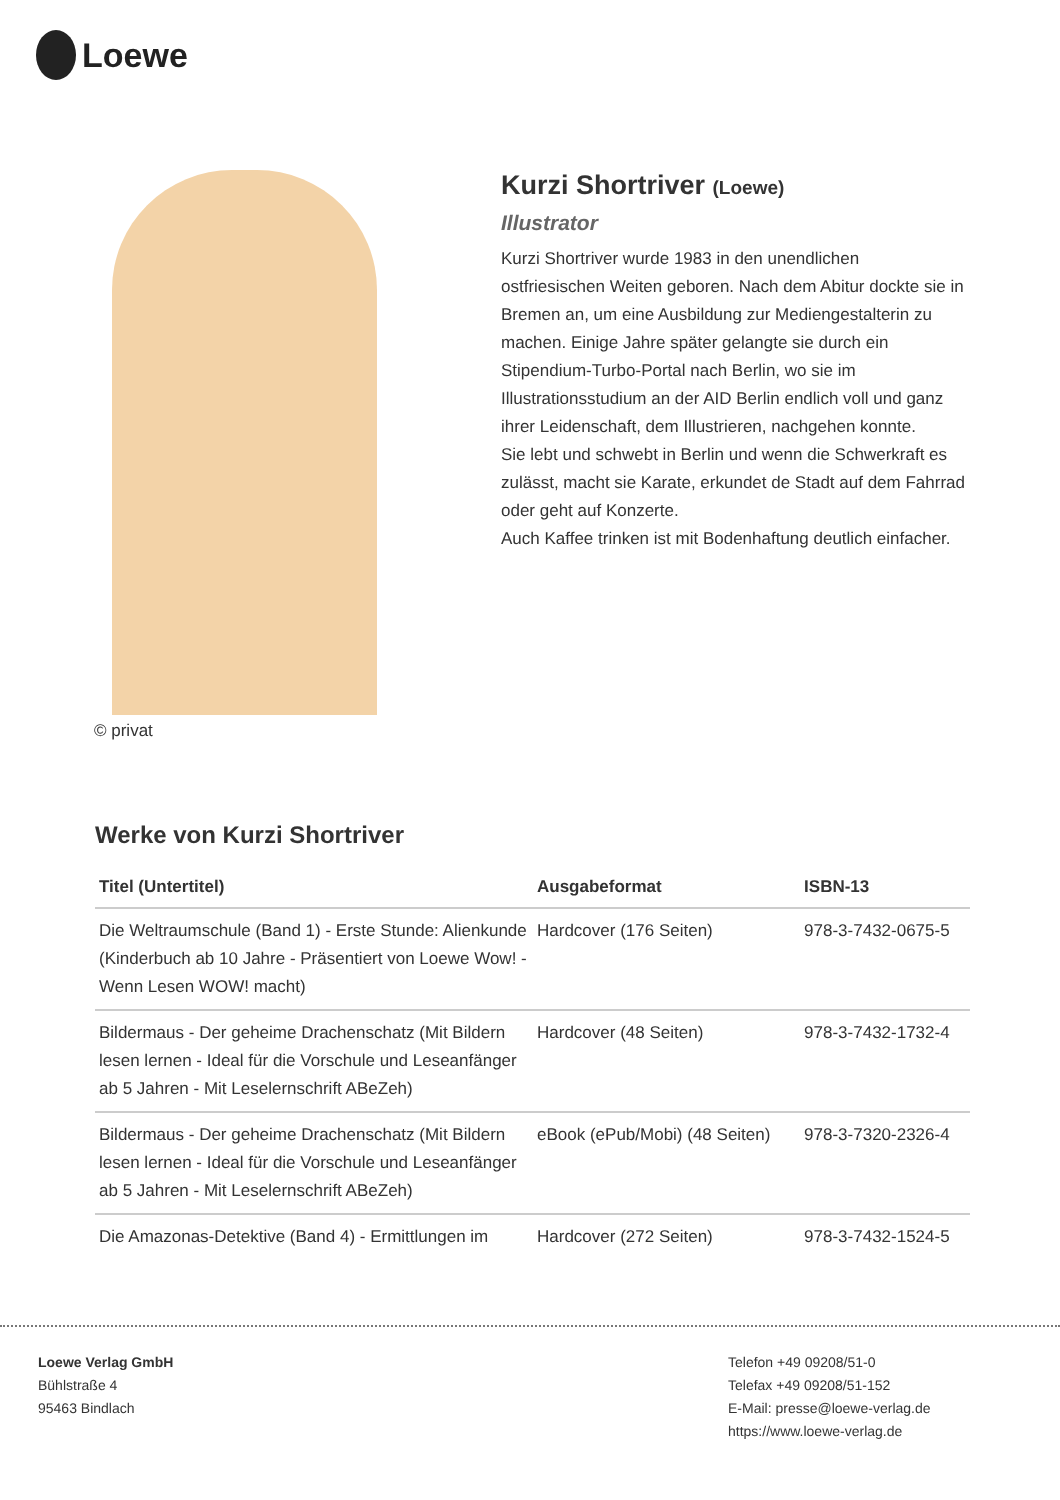Loewe
© privat
Kurzi Shortriver (Loewe)
Illustrator
Kurzi Shortriver wurde 1983 in den unendlichen ostfriesischen Weiten geboren. Nach dem Abitur dockte sie in Bremen an, um eine Ausbildung zur Mediengestalterin zu machen. Einige Jahre später gelangte sie durch ein Stipendium-Turbo-Portal nach Berlin, wo sie im Illustrationsstudium an der AID Berlin endlich voll und ganz ihrer Leidenschaft, dem Illustrieren, nachgehen konnte.
Sie lebt und schwebt in Berlin und wenn die Schwerkraft es zulässt, macht sie Karate, erkundet de Stadt auf dem Fahrrad oder geht auf Konzerte.
Auch Kaffee trinken ist mit Bodenhaftung deutlich einfacher.
Werke von Kurzi Shortriver
| Titel (Untertitel) | Ausgabeformat | ISBN-13 |
| --- | --- | --- |
| Die Weltraumschule (Band 1) - Erste Stunde: Alienkunde (Kinderbuch ab 10 Jahre - Präsentiert von Loewe Wow! - Wenn Lesen WOW! macht) | Hardcover (176 Seiten) | 978-3-7432-0675-5 |
| Bildermaus - Der geheime Drachenschatz (Mit Bildern lesen lernen - Ideal für die Vorschule und Leseanfänger ab 5 Jahren - Mit Leselernschrift ABeZeh) | Hardcover (48 Seiten) | 978-3-7432-1732-4 |
| Bildermaus - Der geheime Drachenschatz (Mit Bildern lesen lernen - Ideal für die Vorschule und Leseanfänger ab 5 Jahren - Mit Leselernschrift ABeZeh) | eBook (ePub/Mobi) (48 Seiten) | 978-3-7320-2326-4 |
| Die Amazonas-Detektive (Band 4) - Ermittlungen im | Hardcover (272 Seiten) | 978-3-7432-1524-5 |
Loewe Verlag GmbH
Bühlstraße 4
95463 Bindlach
Telefon +49 09208/51-0
Telefax +49 09208/51-152
E-Mail: presse@loewe-verlag.de
https://www.loewe-verlag.de